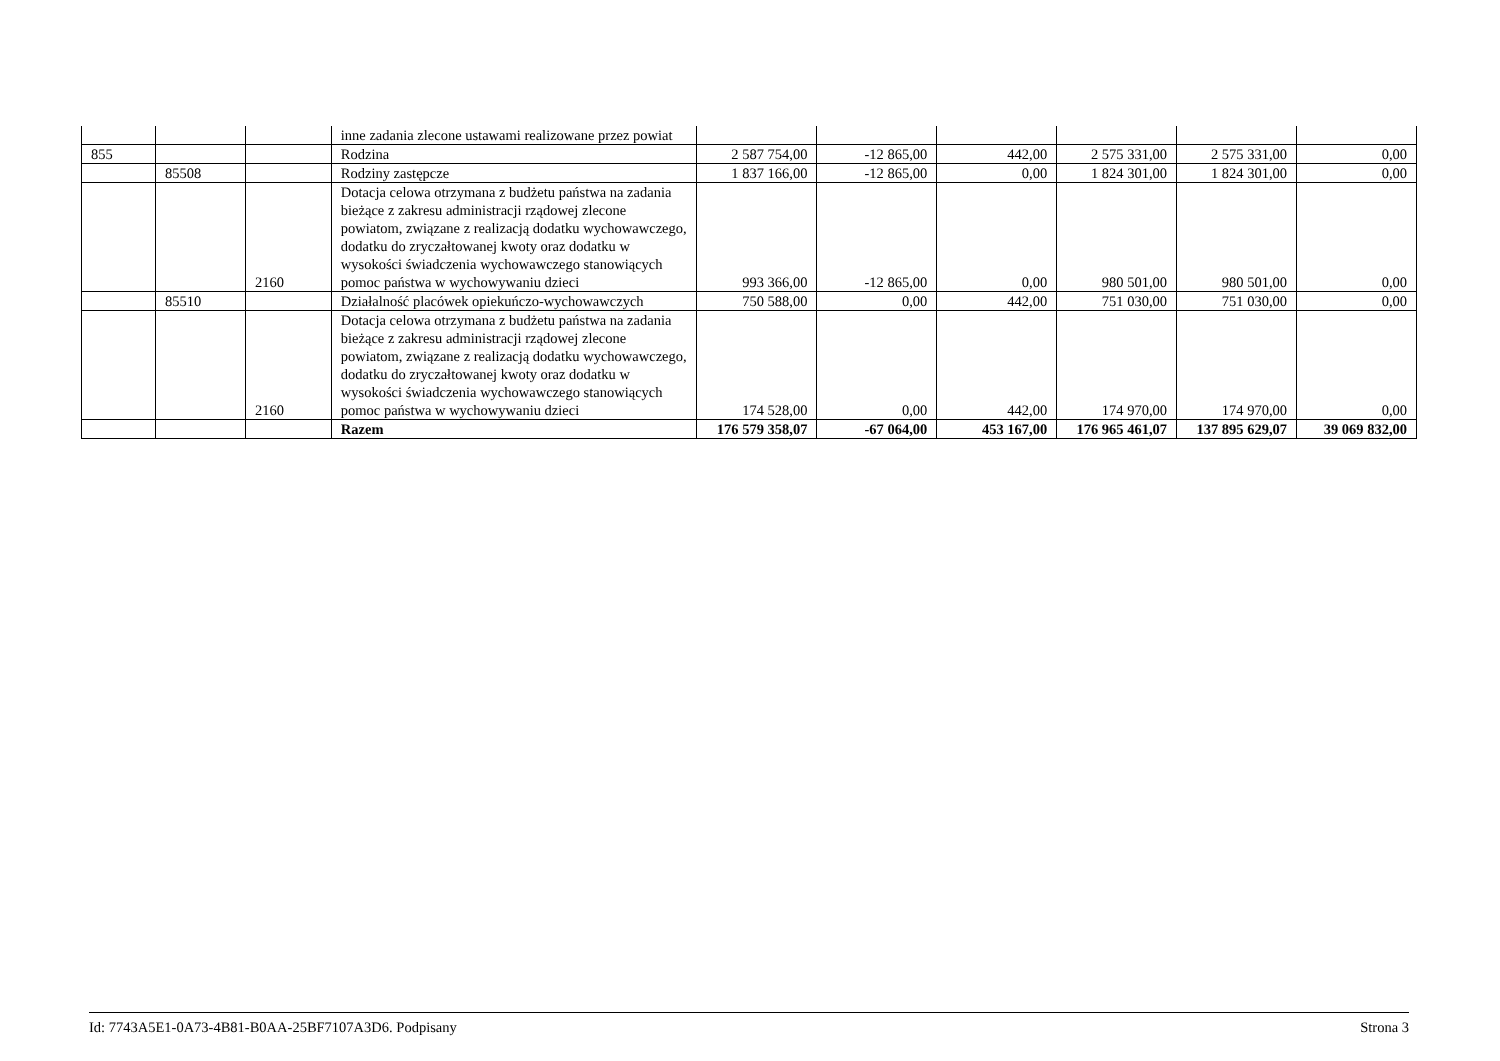| | | | inne zadania zlecone ustawami realizowane przez powiat | | | | | | |
| 855 | | | Rodzina | 2 587 754,00 | -12 865,00 | 442,00 | 2 575 331,00 | 2 575 331,00 | 0,00 |
| | 85508 | | Rodziny zastępcze | 1 837 166,00 | -12 865,00 | 0,00 | 1 824 301,00 | 1 824 301,00 | 0,00 |
| | | 2160 | Dotacja celowa otrzymana z budżetu państwa na zadania bieżące z zakresu administracji rządowej zlecone powiatom, związane z realizacją dodatku wychowawczego, dodatku do zryczałtowanej kwoty oraz dodatku w wysokości świadczenia wychowawczego stanowiących pomoc państwa w wychowywaniu dzieci | 993 366,00 | -12 865,00 | 0,00 | 980 501,00 | 980 501,00 | 0,00 |
| | 85510 | | Działalność placówek opiekuńczo-wychowawczych | 750 588,00 | 0,00 | 442,00 | 751 030,00 | 751 030,00 | 0,00 |
| | | 2160 | Dotacja celowa otrzymana z budżetu państwa na zadania bieżące z zakresu administracji rządowej zlecone powiatom, związane z realizacją dodatku wychowawczego, dodatku do zryczałtowanej kwoty oraz dodatku w wysokości świadczenia wychowawczego stanowiących pomoc państwa w wychowywaniu dzieci | 174 528,00 | 0,00 | 442,00 | 174 970,00 | 174 970,00 | 0,00 |
| | | | Razem | 176 579 358,07 | -67 064,00 | 453 167,00 | 176 965 461,07 | 137 895 629,07 | 39 069 832,00 |
Id: 7743A5E1-0A73-4B81-B0AA-25BF7107A3D6. Podpisany Strona 3